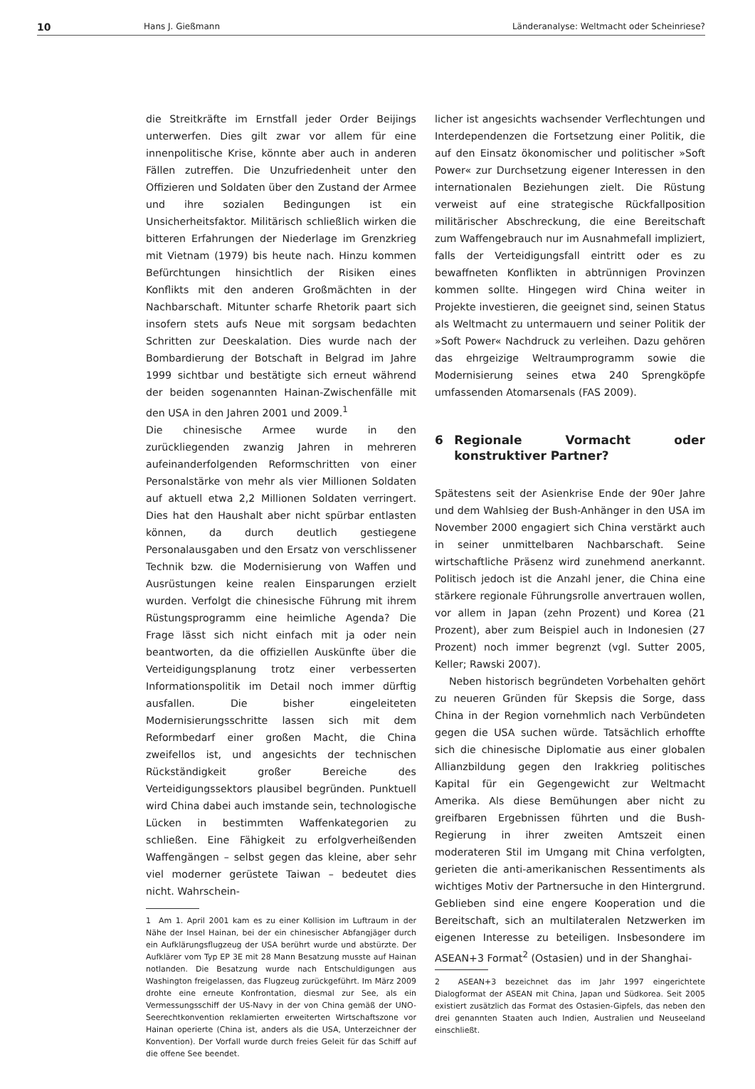10 Hans J. Gießmann Länderanalyse: Weltmacht oder Scheinriese?
die Streitkräfte im Ernstfall jeder Order Beijings unterwerfen. Dies gilt zwar vor allem für eine innenpolitische Krise, könnte aber auch in anderen Fällen zutreffen. Die Unzufriedenheit unter den Offizieren und Soldaten über den Zustand der Armee und ihre sozialen Bedingungen ist ein Unsicherheitsfaktor. Militärisch schließlich wirken die bitteren Erfahrungen der Niederlage im Grenzkrieg mit Vietnam (1979) bis heute nach. Hinzu kommen Befürchtungen hinsichtlich der Risiken eines Konflikts mit den anderen Großmächten in der Nachbarschaft. Mitunter scharfe Rhetorik paart sich insofern stets aufs Neue mit sorgsam bedachten Schritten zur Deeskalation. Dies wurde nach der Bombardierung der Botschaft in Belgrad im Jahre 1999 sichtbar und bestätigte sich erneut während der beiden sogenannten Hainan-Zwischenfälle mit den USA in den Jahren 2001 und 2009.<sup>1</sup>
Die chinesische Armee wurde in den zurückliegenden zwanzig Jahren in mehreren aufeinanderfolgenden Reformschritten von einer Personalstärke von mehr als vier Millionen Soldaten auf aktuell etwa 2,2 Millionen Soldaten verringert. Dies hat den Haushalt aber nicht spürbar entlasten können, da durch deutlich gestiegene Personalausgaben und den Ersatz von verschlissener Technik bzw. die Modernisierung von Waffen und Ausrüstungen keine realen Einsparungen erzielt wurden. Verfolgt die chinesische Führung mit ihrem Rüstungsprogramm eine heimliche Agenda? Die Frage lässt sich nicht einfach mit ja oder nein beantworten, da die offiziellen Auskünfte über die Verteidigungsplanung trotz einer verbesserten Informationspolitik im Detail noch immer dürftig ausfallen. Die bisher eingeleiteten Modernisierungsschritte lassen sich mit dem Reformbedarf einer großen Macht, die China zweifellos ist, und angesichts der technischen Rückständigkeit großer Bereiche des Verteidigungssektors plausibel begründen. Punktuell wird China dabei auch imstande sein, technologische Lücken in bestimmten Waffenkategorien zu schließen. Eine Fähigkeit zu erfolgverheißenden Waffengängen – selbst gegen das kleine, aber sehr viel moderner gerüstete Taiwan – bedeutet dies nicht. Wahrschein-
1 Am 1. April 2001 kam es zu einer Kollision im Luftraum in der Nähe der Insel Hainan, bei der ein chinesischer Abfangjäger durch ein Aufklärungsflugzeug der USA berührt wurde und abstürzte. Der Aufklärer vom Typ EP 3E mit 28 Mann Besatzung musste auf Hainan notlanden. Die Besatzung wurde nach Entschuldigungen aus Washington freigelassen, das Flugzeug zurückgeführt. Im März 2009 drohte eine erneute Konfrontation, diesmal zur See, als ein Vermessungsschiff der US-Navy in der von China gemäß der UNO-Seerechtkonvention reklamierten erweiterten Wirtschaftszone vor Hainan operierte (China ist, anders als die USA, Unterzeichner der Konvention). Der Vorfall wurde durch freies Geleit für das Schiff auf die offene See beendet.
licher ist angesichts wachsender Verflechtungen und Interdependenzen die Fortsetzung einer Politik, die auf den Einsatz ökonomischer und politischer »Soft Power« zur Durchsetzung eigener Interessen in den internationalen Beziehungen zielt. Die Rüstung verweist auf eine strategische Rückfallposition militärischer Abschreckung, die eine Bereitschaft zum Waffengebrauch nur im Ausnahmefall impliziert, falls der Verteidigungsfall eintritt oder es zu bewaffneten Konflikten in abtrünnigen Provinzen kommen sollte. Hingegen wird China weiter in Projekte investieren, die geeignet sind, seinen Status als Weltmacht zu untermauern und seiner Politik der »Soft Power« Nachdruck zu verleihen. Dazu gehören das ehrgeizige Weltraumprogramm sowie die Modernisierung seines etwa 240 Sprengköpfe umfassenden Atomarsenals (FAS 2009).
6 Regionale Vormacht oder konstruktiver Partner?
Spätestens seit der Asienkrise Ende der 90er Jahre und dem Wahlsieg der Bush-Anhänger in den USA im November 2000 engagiert sich China verstärkt auch in seiner unmittelbaren Nachbarschaft. Seine wirtschaftliche Präsenz wird zunehmend anerkannt. Politisch jedoch ist die Anzahl jener, die China eine stärkere regionale Führungsrolle anvertrauen wollen, vor allem in Japan (zehn Prozent) und Korea (21 Prozent), aber zum Beispiel auch in Indonesien (27 Prozent) noch immer begrenzt (vgl. Sutter 2005, Keller; Rawski 2007).
Neben historisch begründeten Vorbehalten gehört zu neueren Gründen für Skepsis die Sorge, dass China in der Region vornehmlich nach Verbündeten gegen die USA suchen würde. Tatsächlich erhoffte sich die chinesische Diplomatie aus einer globalen Allianzbildung gegen den Irakkrieg politisches Kapital für ein Gegengewicht zur Weltmacht Amerika. Als diese Bemühungen aber nicht zu greifbaren Ergebnissen führten und die Bush-Regierung in ihrer zweiten Amtszeit einen moderateren Stil im Umgang mit China verfolgten, gerieten die anti-amerikanischen Ressentiments als wichtiges Motiv der Partnersuche in den Hintergrund. Geblieben sind eine engere Kooperation und die Bereitschaft, sich an multilateralen Netzwerken im eigenen Interesse zu beteiligen. Insbesondere im ASEAN+3 Format<sup>2</sup> (Ostasien) und in der Shanghai-
2 ASEAN+3 bezeichnet das im Jahr 1997 eingerichtete Dialogformat der ASEAN mit China, Japan und Südkorea. Seit 2005 existiert zusätzlich das Format des Ostasien-Gipfels, das neben den drei genannten Staaten auch Indien, Australien und Neuseeland einschließt.